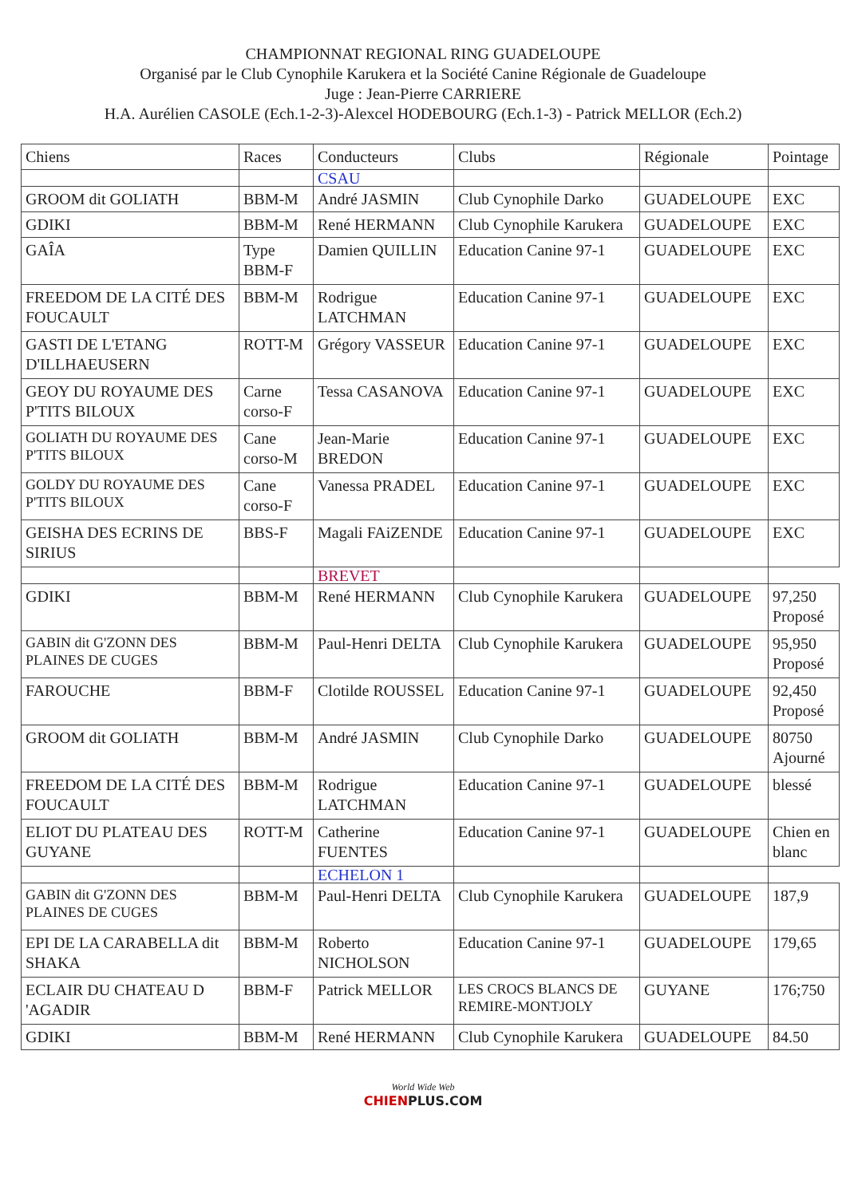CHAMPIONNAT REGIONAL RING GUADELOUPE
Organisé par le Club Cynophile Karukera et la Société Canine Régionale de Guadeloupe
Juge : Jean-Pierre CARRIERE
H.A. Aurélien CASOLE (Ech.1-2-3)-Alexcel HODEBOURG (Ech.1-3) - Patrick MELLOR (Ech.2)
| Chiens | Races | Conducteurs | Clubs | Régionale | Pointage |
| --- | --- | --- | --- | --- | --- |
| | | CSAU | | | |
| GROOM dit GOLIATH | BBM-M | André JASMIN | Club Cynophile Darko | GUADELOUPE | EXC |
| GDIKI | BBM-M | René HERMANN | Club Cynophile Karukera | GUADELOUPE | EXC |
| GAÎA | Type BBM-F | Damien QUILLIN | Education Canine 97-1 | GUADELOUPE | EXC |
| FREEDOM DE LA CITÉ DES FOUCAULT | BBM-M | Rodrigue LATCHMAN | Education Canine 97-1 | GUADELOUPE | EXC |
| GASTI DE L'ETANG D'ILLHAEUSERN | ROTT-M | Grégory VASSEUR | Education Canine 97-1 | GUADELOUPE | EXC |
| GEOY DU ROYAUME DES P'TITS BILOUX | Carne corso-F | Tessa CASANOVA | Education Canine 97-1 | GUADELOUPE | EXC |
| GOLIATH DU ROYAUME DES P'TITS BILOUX | Cane corso-M | Jean-Marie BREDON | Education Canine 97-1 | GUADELOUPE | EXC |
| GOLDY DU ROYAUME DES P'TITS BILOUX | Cane corso-F | Vanessa PRADEL | Education Canine 97-1 | GUADELOUPE | EXC |
| GEISHA DES ECRINS DE SIRIUS | BBS-F | Magali FAiZENDE | Education Canine 97-1 | GUADELOUPE | EXC |
| | | BREVET | | | |
| GDIKI | BBM-M | René HERMANN | Club Cynophile Karukera | GUADELOUPE | 97,250 Proposé |
| GABIN dit G'ZONN DES PLAINES DE CUGES | BBM-M | Paul-Henri DELTA | Club Cynophile Karukera | GUADELOUPE | 95,950 Proposé |
| FAROUCHE | BBM-F | Clotilde ROUSSEL | Education Canine 97-1 | GUADELOUPE | 92,450 Proposé |
| GROOM dit GOLIATH | BBM-M | André JASMIN | Club Cynophile Darko | GUADELOUPE | 80750 Ajourné |
| FREEDOM DE LA CITÉ DES FOUCAULT | BBM-M | Rodrigue LATCHMAN | Education Canine 97-1 | GUADELOUPE | blessé |
| ELIOT DU PLATEAU DES GUYANE | ROTT-M | Catherine FUENTES | Education Canine 97-1 | GUADELOUPE | Chien en blanc |
| | | ECHELON 1 | | | |
| GABIN dit G'ZONN DES PLAINES DE CUGES | BBM-M | Paul-Henri DELTA | Club Cynophile Karukera | GUADELOUPE | 187,9 |
| EPI DE LA CARABELLA dit SHAKA | BBM-M | Roberto NICHOLSON | Education Canine 97-1 | GUADELOUPE | 179,65 |
| ECLAIR DU CHATEAU D 'AGADIR | BBM-F | Patrick MELLOR | LES CROCS BLANCS DE REMIRE-MONTJOLY | GUYANE | 176;750 |
| GDIKI | BBM-M | René HERMANN | Club Cynophile Karukera | GUADELOUPE | 84.50 |
World Wide Web
CHIENPLUS.COM